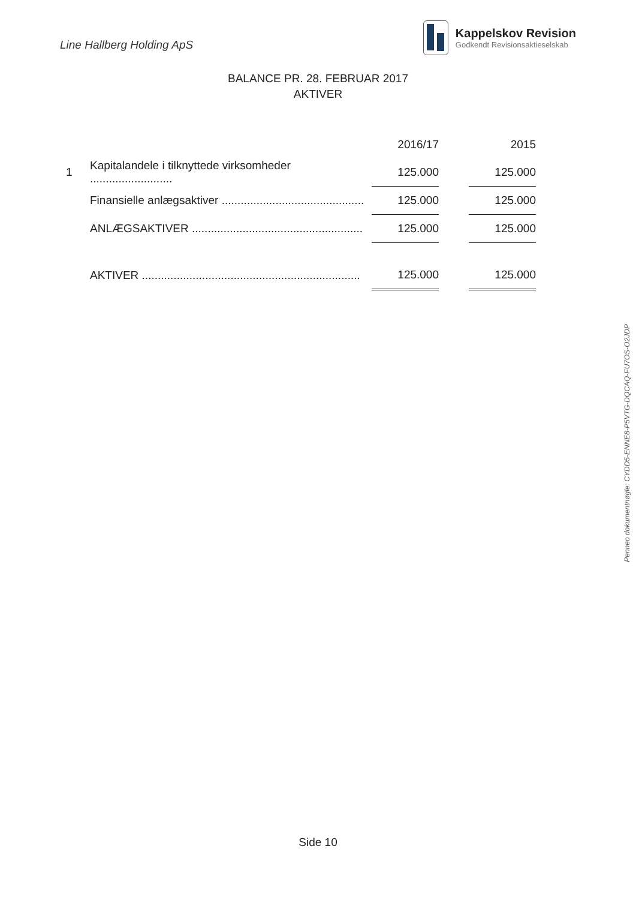Line Hallberg Holding ApS
Kappelskov Revision
Godkendt Revisionsaktieselskab
BALANCE PR. 28. FEBRUAR 2017
AKTIVER
| | | 2016/17 | | 2015 |
| --- | --- | --- | --- | --- |
| 1 | Kapitalandele i tilknyttede virksomheder .......................... | 125.000 | | 125.000 |
| | Finansielle anlægsaktiver ............................................. | 125.000 | | 125.000 |
| | ANLÆGSAKTIVER ...................................................... | 125.000 | | 125.000 |
| | AKTIVER ..................................................................... | 125.000 | | 125.000 |
Penneo dokumentnøgle: CYDD5-ENNE8-P5VTG-DQCAQ-FU7OS-O2JDP
Side 10